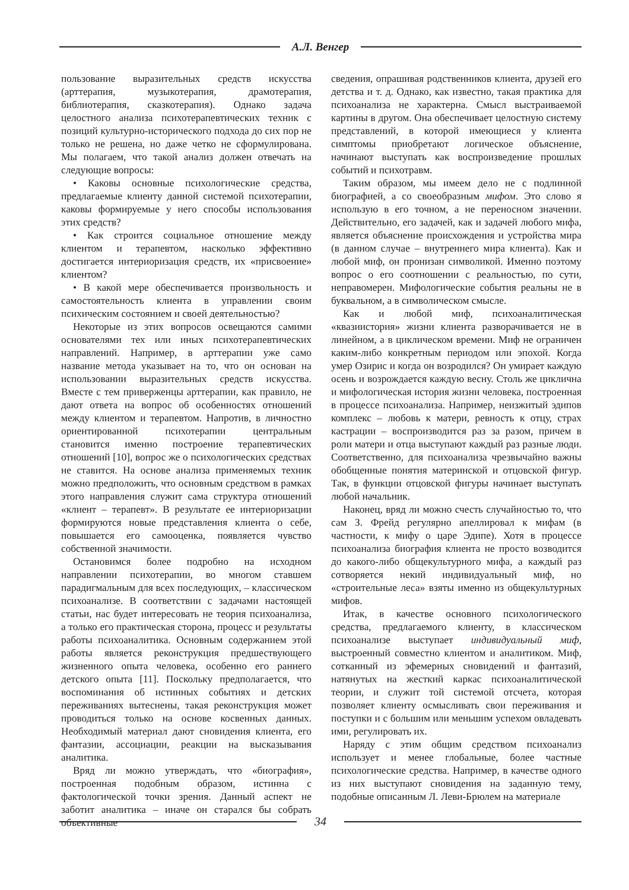А.Л. Венгер
пользование выразительных средств искусства (арттерапия, музыкотерапия, драмотерапия, библиотерапия, сказкотерапия). Однако задача целостного анализа психотерапевтических техник с позиций культурно-исторического подхода до сих пор не только не решена, но даже четко не сформулирована. Мы полагаем, что такой анализ должен отвечать на следующие вопросы:
• Каковы основные психологические средства, предлагаемые клиенту данной системой психотерапии, каковы формируемые у него способы использования этих средств?
• Как строится социальное отношение между клиентом и терапевтом, насколько эффективно достигается интериоризация средств, их «присвоение» клиентом?
• В какой мере обеспечивается произвольность и самостоятельность клиента в управлении своим психическим состоянием и своей деятельностью?
Некоторые из этих вопросов освещаются самими основателями тех или иных психотерапевтических направлений. Например, в арттерапии уже само название метода указывает на то, что он основан на использовании выразительных средств искусства. Вместе с тем приверженцы арттерапии, как правило, не дают ответа на вопрос об особенностях отношений между клиентом и терапевтом. Напротив, в личностно ориентированной психотерапии центральным становится именно построение терапевтических отношений [10], вопрос же о психологических средствах не ставится. На основе анализа применяемых техник можно предположить, что основным средством в рамках этого направления служит сама структура отношений «клиент – терапевт». В результате ее интериоризации формируются новые представления клиента о себе, повышается его самооценка, появляется чувство собственной значимости.
Остановимся более подробно на исходном направлении психотерапии, во многом ставшем парадигмальным для всех последующих, – классическом психоанализе. В соответствии с задачами настоящей статьи, нас будет интересовать не теория психоанализа, а только его практическая сторона, процесс и результаты работы психоаналитика. Основным содержанием этой работы является реконструкция предшествующего жизненного опыта человека, особенно его раннего детского опыта [11]. Поскольку предполагается, что воспоминания об истинных событиях и детских переживаниях вытеснены, такая реконструкция может проводиться только на основе косвенных данных. Необходимый материал дают сновидения клиента, его фантазии, ассоциации, реакции на высказывания аналитика.
Вряд ли можно утверждать, что «биография», построенная подобным образом, истинна с фактологической точки зрения. Данный аспект не заботит аналитика – иначе он старался бы собрать объективные
сведения, опрашивая родственников клиента, друзей его детства и т. д. Однако, как известно, такая практика для психоанализа не характерна. Смысл выстраиваемой картины в другом. Она обеспечивает целостную систему представлений, в которой имеющиеся у клиента симптомы приобретают логическое объяснение, начинают выступать как воспроизведение прошлых событий и психотравм.
Таким образом, мы имеем дело не с подлинной биографией, а со своеобразным мифом. Это слово я использую в его точном, а не переносном значении. Действительно, его задачей, как и задачей любого мифа, является объяснение происхождения и устройства мира (в данном случае – внутреннего мира клиента). Как и любой миф, он пронизан символикой. Именно поэтому вопрос о его соотношении с реальностью, по сути, неправомерен. Мифологические события реальны не в буквальном, а в символическом смысле.
Как и любой миф, психоаналитическая «квазиистория» жизни клиента разворачивается не в линейном, а в циклическом времени. Миф не ограничен каким-либо конкретным периодом или эпохой. Когда умер Озирис и когда он возродился? Он умирает каждую осень и возрождается каждую весну. Столь же циклична и мифологическая история жизни человека, построенная в процессе психоанализа. Например, неизжитый эдипов комплекс – любовь к матери, ревность к отцу, страх кастрации – воспроизводится раз за разом, причем в роли матери и отца выступают каждый раз разные люди. Соответственно, для психоанализа чрезвычайно важны обобщенные понятия материнской и отцовской фигур. Так, в функции отцовской фигуры начинает выступать любой начальник.
Наконец, вряд ли можно счесть случайностью то, что сам З. Фрейд регулярно апеллировал к мифам (в частности, к мифу о царе Эдипе). Хотя в процессе психоанализа биография клиента не просто возводится до какого-либо общекультурного мифа, а каждый раз сотворяется некий индивидуальный миф, но «строительные леса» взяты именно из общекультурных мифов.
Итак, в качестве основного психологического средства, предлагаемого клиенту, в классическом психоанализе выступает индивидуальный миф, выстроенный совместно клиентом и аналитиком. Миф, сотканный из эфемерных сновидений и фантазий, натянутых на жесткий каркас психоаналитической теории, и служит той системой отсчета, которая позволяет клиенту осмысливать свои переживания и поступки и с большим или меньшим успехом овладевать ими, регулировать их.
Наряду с этим общим средством психоанализ использует и менее глобальные, более частные психологические средства. Например, в качестве одного из них выступают сновидения на заданную тему, подобные описанным Л. Леви-Брюлем на материале
34